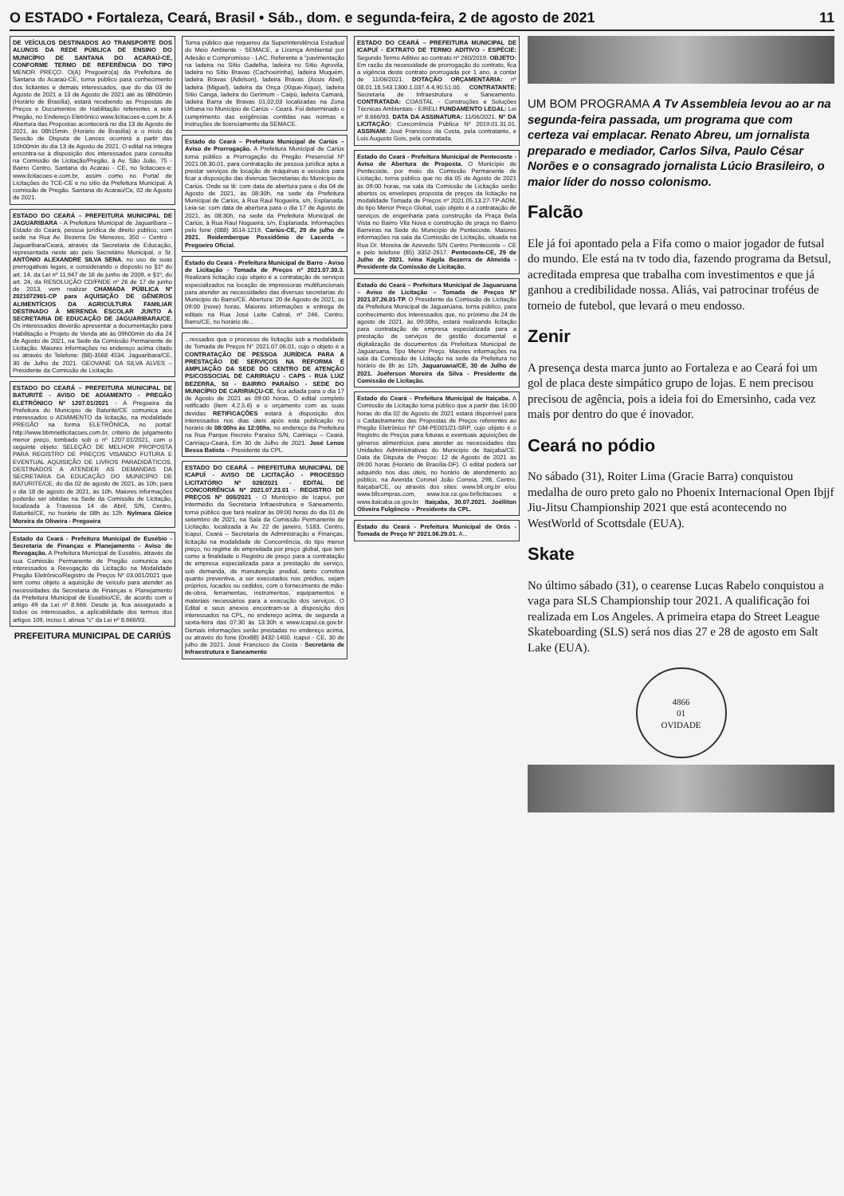O ESTADO • Fortaleza, Ceará, Brasil • Sáb., dom. e segunda-feira, 2 de agosto de 2021 11
DE VEÍCULOS DESTINADOS AO TRANSPORTE DOS ALUNOS DA REDE PÚBLICA DE ENSINO DO MUNICÍPIO DE SANTANA DO ACARAÚ-CE, CONFORME TERMO DE REFERÊNCIA DO TIPO MENOR PREÇO. O(A) Pregoeiro(a) da Prefeitura de Santana do Acaraú-CE, torna público para conhecimento dos licitantes e demais interessados, que do dia 03 de Agosto de 2021 a 13 de Agosto de 2021 até às 08h00min (Horário de Brasília), estará recebendo as Propostas de Preços e Documentos de Habilitação referentes a este Pregão, no Endereço Eletrônico www.licitacoes-e.com.br. A Abertura das Propostas acontecerá no dia 13 de Agosto de 2021, às 08h15min. (Horário de Brasília) e o início da Sessão de Disputa de Lances ocorrerá a partir das 10h00min do dia 13 de Agosto de 2021. O edital na íntegra encontra-se à disposição dos interessados para consulta na Comissão de Licitação/Pregão, à Av. São João, 75 - Bairro Centro, Santana do Acaraú - CE, no licitacoes-e: www.licitacoes-e.com.br, assim como no Portal de Licitações do TCE-CE e no sítio da Prefeitura Municipal. A comissão de Pregão. Santana do Acaraú/Ce, 02 de Agosto de 2021.
ESTADO DO CEARÁ – PREFEITURA MUNICIPAL DE JAGUARIBARA - A Prefeitura Municipal de Jaguaribara – Estado do Ceará, pessoa jurídica de direito público, com sede na Rua Av. Bezerra De Menezes, 350 – Centro - Jaguaribara/Ceará, através da Secretaria de Educação, representada neste ato pelo Secretário Municipal, o Sr. ANTÔNIO ALEXANDRE SILVA SENA, no uso de suas prerrogativas legais, e considerando o disposto no §1º do art. 14, da Lei nº 11.947 de 16 de junho de 2009, e §1º, do art. 24, da RESOLUÇÃO CD/FNDE nº 26 de 17 de junho de 2013, vem realizar CHAMADA PÚBLICA Nº 2021072901-CP para AQUISIÇÃO DE GÊNEROS ALIMENTÍCIOS DA AGRICULTURA FAMILIAR DESTINADO À MERENDA ESCOLAR JUNTO A SECRETARIA DE EDUCAÇÃO DE JAGUARIBARA/CE. Os interessados deverão apresentar a documentação para Habilitação e Projeto de Venda até às 09h00min do dia 24 de Agosto de 2021, na Sede da Comissão Permanente de Licitação. Maiores informações no endereço acima citado ou através do Telefone: (88)-3568 4534. Jaguaribara/CE, 30 de Julho de 2021. GEOVANE DA SILVA ALVES – Presidente da Comissão de Licitação.
ESTADO DO CEARÁ – PREFEITURA MUNICIPAL DE BATURITÉ - AVISO DE ADIAMENTO - PREGÃO ELETRÔNICO Nº 1207.01/2021 - A Pregoeira da Prefeitura do Município de Baturité/CE comunica aos interessados o ADIAMENTO da licitação, na modalidade PREGÃO na forma ELETRÔNICA, no portal: http://www.bbmnetlicitacoes.com.br, critério de julgamento menor preço, tombado sob o nº 1207.01/2021, com o seguinte objeto: SELEÇÃO DE MELHOR PROPOSTA PARA REGISTRO DE PREÇOS VISANDO FUTURA E EVENTUAL AQUISIÇÃO DE LIVROS PARADIDÁTICOS, DESTINADOS A ATENDER AS DEMANDAS DA SECRETARIA DA EDUCAÇÃO DO MUNICÍPIO DE BATURITÉ/CE, do dia 02 de agosto de 2021, às 10h, para o dia 18 de agosto de 2021, às 10h. Maiores informações poderão ser obtidas na Sede da Comissão de Licitação, localizada à Travessa 14 de Abril, S/N, Centro, Baturité/CE, no horário de 08h às 12h. Nylmara Gleice Moreira de Oliveira - Pregoeira
Estado do Ceará - Prefeitura Municipal de Eusébio - Secretaria de Finanças e Planejamento - Aviso de Revogação. A Prefeitura Municipal de Eusébio, através da sua Comissão Permanente de Pregão comunica aos interessados a Revogação da Licitação na Modalidade Pregão Eletrônico/Registro de Preços Nº 03.001/2021 que tem como objeto a aquisição de veículo para atender as necessidades da Secretaria de Finanças e Planejamento da Prefeitura Municipal de Eusébio/CE, de acordo com o artigo 49 da Lei nº 8.666. Desde já, fica assegurado a todos os interessados, a aplicabilidade dos termos dos artigos 109, inciso I, alínea "c" da Lei nº 8.666/93.
PREFEITURA MUNICIPAL DE CARIÚS
Torna público que requereu da Superintendência Estadual do Meio Ambiente - SEMACE, a Licença Ambiental por Adesão e Compromisso - LAC, Referente a "pavimentação na ladeira no Sítio Gadelha, ladeira no Sítio Agrovila, ladeira no Sítio Bravas (Cachoeirinha), ladeira Muquém, ladeira Bravas (Adelson), ladeira Bravas (Assis Abel), ladeira (Miguel), ladeira da Onça (Xique-Xique), ladeira Sítio Canga, ladeira do Gerimum - Caipú, ladeira Camará, ladeira Barra de Bravas 01,02,03 localizadas na Zona Urbana no Município de Cariús – Ceará. Foi determinado o cumprimento das exigências contidas nas normas e instruções de licenciamento da SEMACE.
Estado do Ceará – Prefeitura Municipal de Cariús – Aviso de Prorrogação. A Prefeitura Municipal de Cariús torna público a Prorrogação do Pregão Presencial Nº 2021.06.30.01, para contratação de pessoa jurídica apta a prestar serviços de locação de máquinas e veículos para ficar a disposição das diversas Secretarias do Município de Cariús. Onde se lê: com data de abertura para o dia 04 de Agosto de 2021, às 08:30h, na sede da Prefeitura Municipal de Cariús, à Rua Raul Nogueira, s/n, Esplanada. Leia-se: com data de abertura para o dia 17 de Agosto de 2021, às 08:30h, na sede da Prefeitura Municipal de Cariús, à Rua Raul Nogueira, s/n, Esplanada. Informações pelo fone (088) 3514-1219. Cariús-CE, 29 de julho de 2021. Reidemberque Possidônio de Lacerda – Pregoeiro Oficial.
Estado do Ceará - Prefeitura Municipal de Barro - Aviso de Licitação - Tomada de Preços nº 2021.07.30.3. Realizará licitação cujo objeto é a contratação de serviços especializados na locação de impressoras multifuncionais para atender as necessidades das diversas secretarias do Município do Barro/CE. Abertura: 20 de Agosto de 2021, às 09:00 (nove) horas. Maiores informações e entrega de editais na Rua José Leite Cabral, nº 246, Centro, Barro/CE, no horário de...
...ressados que o processo de licitação sob a modalidade de Tomada de Preços N° 2021.07.06.01, cujo o objeto é a CONTRATAÇÃO DE PESSOA JURÍDICA PARA A PRESTAÇÃO DE SERVIÇOS NA REFORMA E AMPLIAÇÃO DA SEDE DO CENTRO DE ATENÇÃO PSICOSSOCIAL DE CARIRIAÇU - CAPS - RUA LUIZ BEZERRA, 50 - BAIRRO PARAÍSO - SEDE DO MUNICÍPIO DE CARIRIAÇU-CE, fica adiada para o dia 17 de Agosto de 2021 as 09:00 horas. O edital completo retificado (item 4.2.5.6) e o orçamento com as suas devidas RETIFICAÇÕES estará à disposição dos interessados nos dias úteis após esta publicação no horário de 08:00hs às 12:00hs, no endereço da Prefeitura na Rua Parque Recreio Paraíso S/N, Caririaçu – Ceará. Caririaçu-Ceará, Em 30 de Julho de 2021. José Lenos Bessa Batista – Presidente da CPL.
ESTADO DO CEARÁ – PREFEITURA MUNICIPAL DE ICAPUÍ - AVISO DE LICITAÇÃO - PROCESSO LICITATÓRIO Nº 028/2021 - EDITAL DE CONCORRÊNCIA Nº 2021.07.23.01 - REGISTRO DE PREÇOS Nº 005/2021 - O Município de Icapuí, por intermédio da Secretaria Infraestrutura e Saneamento, torna público que fará realizar às 09:00 horas do dia 01 de setembro de 2021, na Sala da Comissão Permanente de Licitação, localizada à Av. 22 de janeiro, 5183, Centro, Icapuí, Ceará – Secretaria de Administração e Finanças, licitação na modalidade de Concorrência, do tipo menor preço, no regime de empreitada por preço global, que tem como a finalidade o Registro de preço para a contratação de empresa especializada para a prestação de serviço, sob demanda, de manutenção predial, tanto corretiva quanto preventiva, a ser executados nos prédios, sejam próprios, locados ou cedidos, com o fornecimento de mão-de-obra, ferramentas, instrumentos, equipamentos e materiais necessários para a execução dos serviços. O Edital e seus anexos encontram-se à disposição dos interessados na CPL, no endereço acima, de segunda a sexta-feira das 07:30 às 13:30h e www.icapui.ce.gov.br. Demais informações serão prestadas no endereço acima, ou através do fone (0xx88) 3432-1400. Icapuí - CE, 30 de julho de 2021. José Francisco da Costa - Secretário de Infraestrutura e Saneamento
ESTADO DO CEARÁ – PREFEITURA MUNICIPAL DE ICAPUÍ - EXTRATO DE TERMO ADITIVO - ESPÉCIE: Segundo Termo Aditivo ao contrato nº 260/2019. OBJETO: Em razão da necessidade de prorrogação do contrato, fica a vigência deste contrato prorrogada por 1 ano, a contar de 11/06/2021. DOTAÇÃO ORÇAMENTÁRIA: nº 08.01.18.543.1300.1.037.4.4.90.51.00. CONTRATANTE: Secretaria de Infraestrutura e Saneamento. CONTRATADA: COASTAL - Construções e Soluções Técnicas Ambientais - EIRELI FUNDAMENTO LEGAL: Lei nº 8.666/93. DATA DA ASSINATURA: 11/06/2021. Nº DA LICITAÇÃO: Concorrência Pública Nº 2019.01.31.01. ASSINAM: José Francisco da Costa, pela contratante, e Luis Augusto Gois, pela contratada.
Estado do Ceará - Prefeitura Municipal de Pentecoste - Aviso de Abertura de Proposta. O Município de Pentecoste, por meio da Comissão Permanente de Licitação, torna público que no dia 05 de Agosto de 2021 às 09:00 horas, na sala da Comissão de Licitação serão abertos os envelopes proposta de preços da licitação na modalidade Tomada de Preços nº 2021.05.13.27-TP-ADM, do tipo Menor Preço Global, cujo objeto é a contratação de serviços de engenharia para construção da Praça Bela Vista no Bairro Vila Nova e construção de praça no Bairro Barreiras na Sede do Município de Pentecoste. Maiores informações na sala da Comissão de Licitação, situada na Rua Dr. Moreira de Azevedo S/N Centro Pentecoste – CE e pelo telefone (85) 3352-2617. Pentecoste-CE, 29 de Julho de 2021. Ivina Kágila Bezerra de Almeida - Presidente da Comissão de Licitação.
Estado do Ceará – Prefeitura Municipal de Jaguaruana – Aviso de Licitação – Tomada de Preços Nº 2021.07.26.01-TP. O Presidente da Comissão de Licitação da Prefeitura Municipal de Jaguaruana, torna público, para conhecimento dos interessados que, no próximo dia 24 de agosto de 2021, às 09:00hs, estará realizando licitação para contratação de empresa especializada para a prestação de serviços de gestão documental e digitalização de documentos da Prefeitura Municipal de Jaguaruana, Tipo Menor Preço. Maiores informações na sala da Comissão de Licitação na sede da Prefeitura no horário de 8h às 12h. Jaguaruana/CE, 30 de Julho de 2021. Joéferson Moreira da Silva - Presidente da Comissão de Licitação.
Estado do Ceará - Prefeitura Municipal de Itaiçaba. A Comissão de Licitação torna público que a partir das 16:00 horas do dia 02 de Agosto de 2021 estará disponível para o Cadastramento das Propostas de Preços referentes ao Pregão Eletrônico Nº GM-PE001/21-SRP, cujo objeto é o Registro de Preços para futuras e eventuais aquisições de gêneros alimentícios para atender as necessidades das Unidades Administrativas do Município de Itaiçaba/CE. Data da Disputa de Preços: 12 de Agosto de 2021 às 09:00 horas (Horário de Brasília-DF). O edital poderá ser adquirido nos dias úteis, no horário de atendimento ao público, na Avenida Coronel João Correia, 298, Centro, Itaiçaba/CE, ou através dos sites: www.bll.org.br e/ou www.bllcompras.com, www.tce.ce.gov.br/licitacoes e www.itaicaba.ce.gov.br. Itaiçaba, 30.07.2021. Joélliton Oliveira Fulgêncio – Presidente da CPL.
Estado do Ceará - Prefeitura Municipal de Orós - Tomada de Preço Nº 2021.06.29.01. A...
UM BOM PROGRAMA A Tv Assembleia levou ao ar na segunda-feira passada, um programa que com certeza vai emplacar. Renato Abreu, um jornalista preparado e mediador, Carlos Silva, Paulo César Norões e o consagrado jornalista Lúcio Brasileiro, o maior líder do nosso colonismo.
Falcão
Ele já foi apontado pela a Fifa como o maior jogador de futsal do mundo. Ele está na tv todo dia, fazendo programa da Betsul, acreditada empresa que trabalha com investimentos e que já ganhou a credibilidade nossa. Aliás, vai patrocinar troféus de torneio de futebol, que levará o meu endosso.
Zenir
A presença desta marca junto ao Fortaleza e ao Ceará foi um gol de placa deste simpático grupo de lojas. E nem precisou precisou de agência, pois a ideia foi do Emersinho, cada vez mais por dentro do que é inovador.
Ceará no pódio
No sábado (31), Roiter Lima (Gracie Barra) conquistou medalha de ouro preto galo no Phoenix Internacional Open Ibjjf Jiu-Jitsu Championship 2021 que está acontecendo no WestWorld of Scottsdale (EUA).
Skate
No último sábado (31), o cearense Lucas Rabelo conquistou a vaga para SLS Championship tour 2021. A qualificação foi realizada em Los Angeles. A primeira etapa do Street League Skateboarding (SLS) será nos dias 27 e 28 de agosto em Salt Lake (EUA).
4866
01
OVIDADE